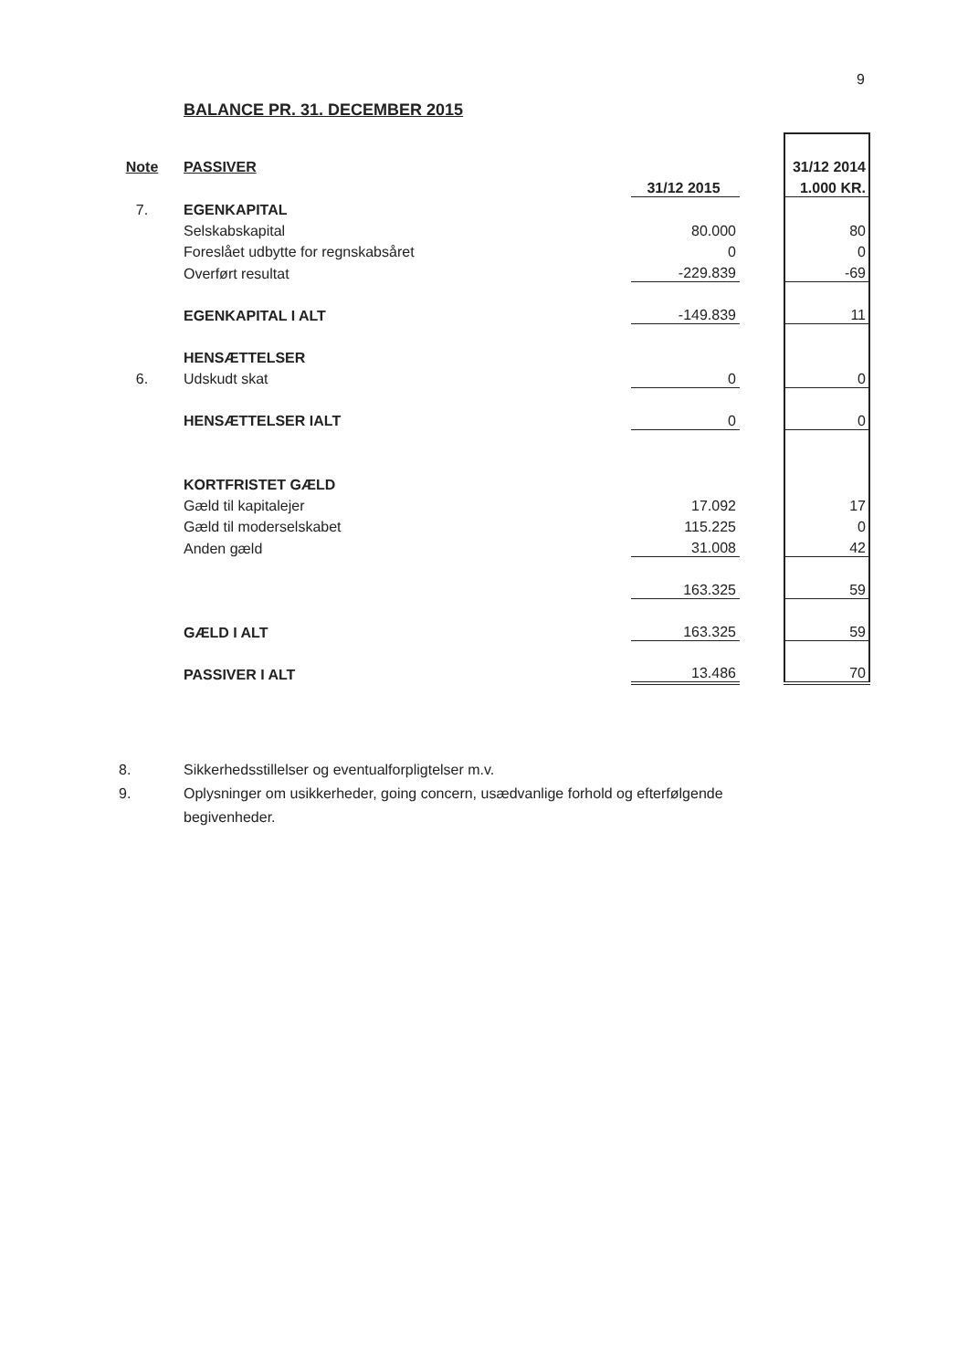9
BALANCE PR. 31. DECEMBER 2015
| Note | PASSIVER | | | 31/12 2014 |
| | | 31/12 2015 | | 1.000 KR. |
| 7. | EGENKAPITAL | | | |
| | Selskabskapital | 80.000 | | 80 |
| | Foreslået udbytte for regnskabsåret | 0 | | 0 |
| | Overført resultat | -229.839 | | -69 |
| | EGENKAPITAL I ALT | -149.839 | | 11 |
| | HENSÆTTELSER | | | |
| 6. | Udskudt skat | 0 | | 0 |
| | HENSÆTTELSER IALT | 0 | | 0 |
| | KORTFRISTET GÆLD | | | |
| | Gæld til kapitalejer | 17.092 | | 17 |
| | Gæld til moderselskabet | 115.225 | | 0 |
| | Anden gæld | 31.008 | | 42 |
| | | 163.325 | | 59 |
| | GÆLD I ALT | 163.325 | | 59 |
| | PASSIVER I ALT | 13.486 | | 70 |
8. Sikkerhedsstillelser og eventualforpligtelser m.v.
9. Oplysninger om usikkerheder, going concern, usædvanlige forhold og efterfølgende begivenheder.